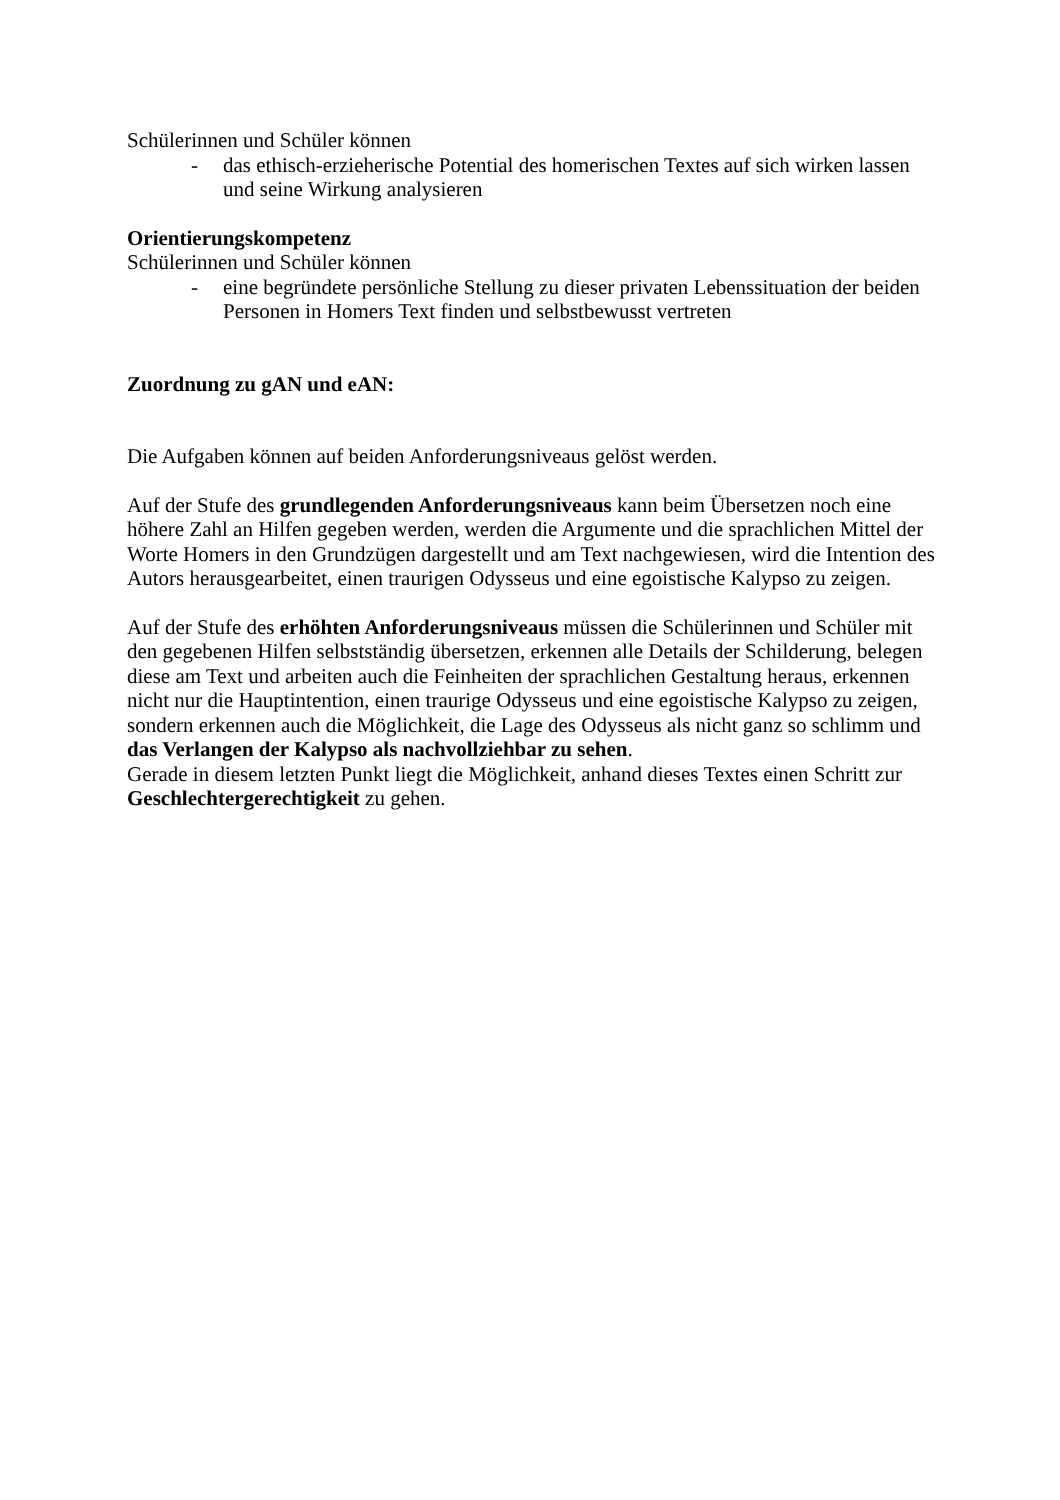Schülerinnen und Schüler können
- das ethisch-erzieherische Potential des homerischen Textes auf sich wirken lassen und seine Wirkung analysieren
Orientierungskompetenz
Schülerinnen und Schüler können
- eine begründete persönliche Stellung zu dieser privaten Lebenssituation der beiden Personen in Homers Text finden und selbstbewusst vertreten
Zuordnung zu gAN und eAN:
Die Aufgaben können auf beiden Anforderungsniveaus gelöst werden.
Auf der Stufe des grundlegenden Anforderungsniveaus kann beim Übersetzen noch eine höhere Zahl an Hilfen gegeben werden, werden die Argumente und die sprachlichen Mittel der Worte Homers in den Grundzügen dargestellt und am Text nachgewiesen, wird die Intention des Autors herausgearbeitet, einen traurigen Odysseus und eine egoistische Kalypso zu zeigen.
Auf der Stufe des erhöhten Anforderungsniveaus müssen die Schülerinnen und Schüler mit den gegebenen Hilfen selbstständig übersetzen, erkennen alle Details der Schilderung, belegen diese am Text und arbeiten auch die Feinheiten der sprachlichen Gestaltung heraus, erkennen nicht nur die Hauptintention, einen traurige Odysseus und eine egoistische Kalypso zu zeigen, sondern erkennen auch die Möglichkeit, die Lage des Odysseus als nicht ganz so schlimm und das Verlangen der Kalypso als nachvollziehbar zu sehen.
Gerade in diesem letzten Punkt liegt die Möglichkeit, anhand dieses Textes einen Schritt zur Geschlechtergerechtigkeit zu gehen.